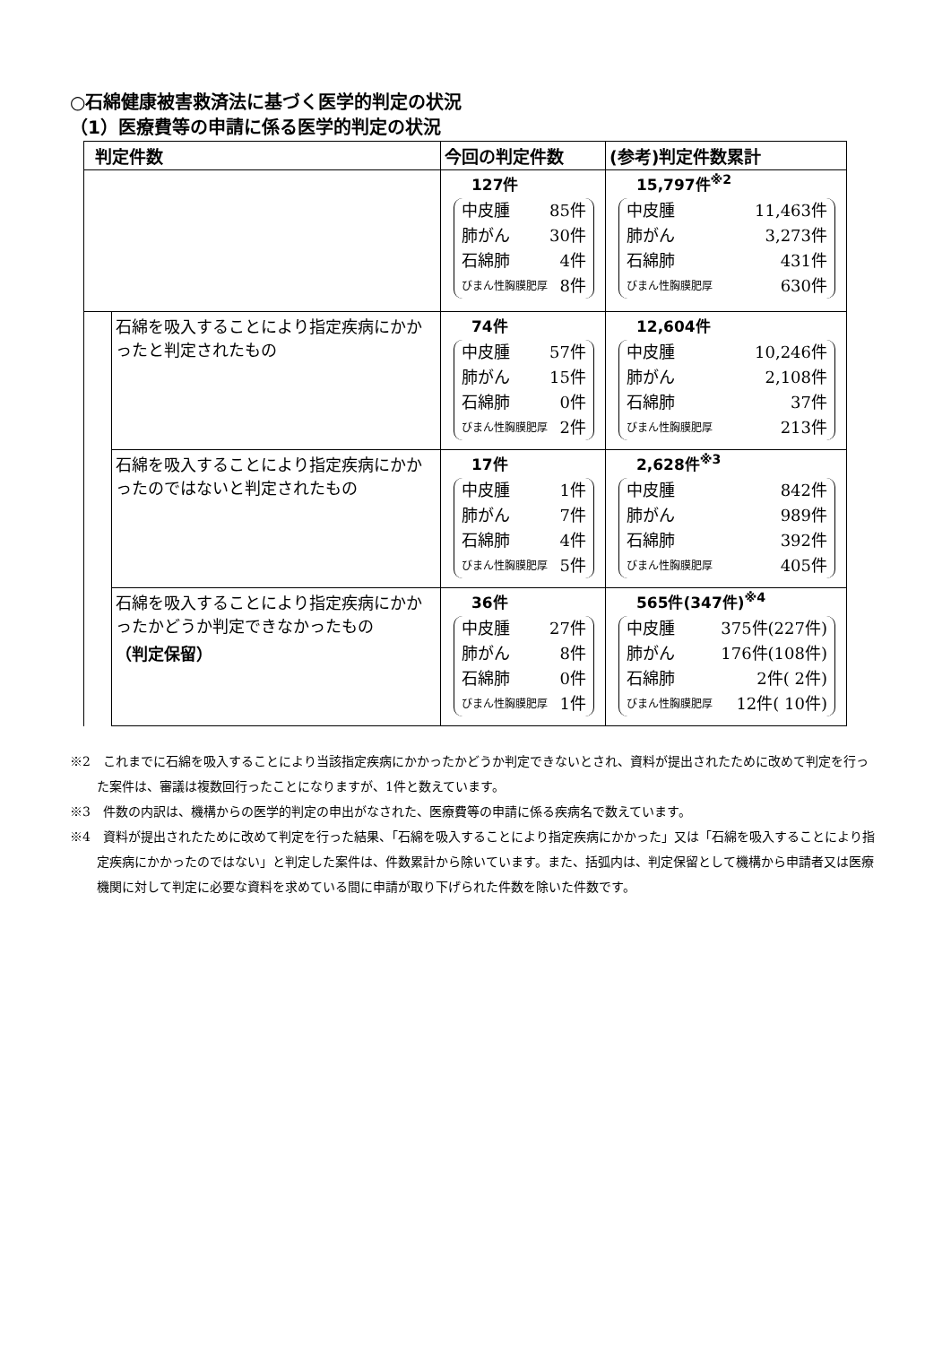○石綿健康被害救済法に基づく医学的判定の状況
（1）医療費等の申請に係る医学的判定の状況
| 判定件数 | | 今回の判定件数 | (参考)判定件数累計 |
| --- | --- | --- | --- |
| | | 127件 中皮腫 85件 肺がん 30件 石綿肺 4件 びまん性胸膜肥厚 8件 | 15,797件<sup>※2</sup> 中皮腫 11,463件 肺がん 3,273件 石綿肺 431件 びまん性胸膜肥厚 630件 |
| | 石綿を吸入することにより指定疾病にかかったと判定されたもの | 74件 中皮腫 57件 肺がん 15件 石綿肺 0件 びまん性胸膜肥厚 2件 | 12,604件 中皮腫 10,246件 肺がん 2,108件 石綿肺 37件 びまん性胸膜肥厚 213件 |
| | 石綿を吸入することにより指定疾病にかかったのではないと判定されたもの | 17件 中皮腫 1件 肺がん 7件 石綿肺 4件 びまん性胸膜肥厚 5件 | 2,628件<sup>※3</sup> 中皮腫 842件 肺がん 989件 石綿肺 392件 びまん性胸膜肥厚 405件 |
| | 石綿を吸入することにより指定疾病にかかったかどうか判定できなかったもの （判定保留） | 36件 中皮腫 27件 肺がん 8件 石綿肺 0件 びまん性胸膜肥厚 1件 | 565件(347件)<sup>※4</sup> 中皮腫 375件(227件) 肺がん 176件(108件) 石綿肺 2件( 2件) びまん性胸膜肥厚 12件( 10件) |
※2　これまでに石綿を吸入することにより当該指定疾病にかかったかどうか判定できないとされ、資料が提出されたために改めて判定を行った案件は、審議は複数回行ったことになりますが、1件と数えています。
※3　件数の内訳は、機構からの医学的判定の申出がなされた、医療費等の申請に係る疾病名で数えています。
※4　資料が提出されたために改めて判定を行った結果、「石綿を吸入することにより指定疾病にかかった」又は「石綿を吸入することにより指定疾病にかかったのではない」と判定した案件は、件数累計から除いています。また、括弧内は、判定保留として機構から申請者又は医療機関に対して判定に必要な資料を求めている間に申請が取り下げられた件数を除いた件数です。